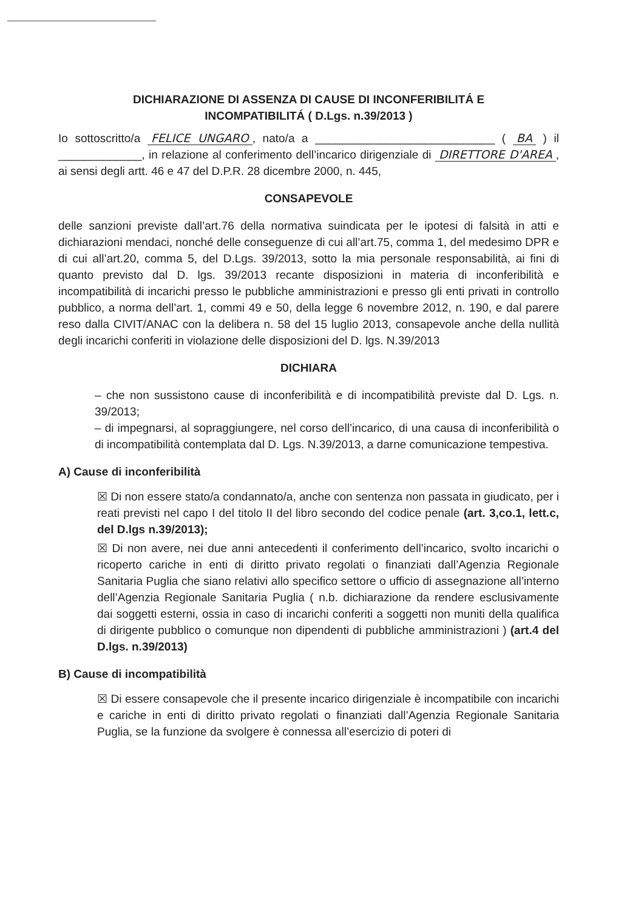DICHIARAZIONE DI ASSENZA DI CAUSE DI INCONFERIBILITÁ E
INCOMPATIBILITÁ ( D.Lgs. n.39/2013 )
Io sottoscritto/a FELICE UNGARO, nato/a a ____________________________ ( BA ) il _____________, in relazione al conferimento dell’incarico dirigenziale di DIRETTORE D'AREA, ai sensi degli artt. 46 e 47 del D.P.R. 28 dicembre 2000, n. 445,
CONSAPEVOLE
delle sanzioni previste dall’art.76 della normativa suindicata per le ipotesi di falsità in atti e dichiarazioni mendaci, nonché delle conseguenze di cui all’art.75, comma 1, del medesimo DPR e di cui all’art.20, comma 5, del D.Lgs. 39/2013, sotto la mia personale responsabilità, ai fini di quanto previsto dal D. lgs. 39/2013 recante disposizioni in materia di inconferibilità e incompatibilità di incarichi presso le pubbliche amministrazioni e presso gli enti privati in controllo pubblico, a norma dell’art. 1, commi 49 e 50, della legge 6 novembre 2012, n. 190, e dal parere reso dalla CIVIT/ANAC con la delibera n. 58 del 15 luglio 2013, consapevole anche della nullità degli incarichi conferiti in violazione delle disposizioni del D. lgs. N.39/2013
DICHIARA
– che non sussistono cause di inconferibilità e di incompatibilità previste dal D. Lgs. n. 39/2013;
– di impegnarsi, al sopraggiungere, nel corso dell’incarico, di una causa di inconferibilità o di incompatibilità contemplata dal D. Lgs. N.39/2013, a darne comunicazione tempestiva.
A) Cause di inconferibilità
☒ Di non essere stato/a condannato/a, anche con sentenza non passata in giudicato, per i reati previsti nel capo I del titolo II del libro secondo del codice penale (art. 3,co.1, lett.c, del D.lgs n.39/2013);
☒ Di non avere, nei due anni antecedenti il conferimento dell’incarico, svolto incarichi o ricoperto cariche in enti di diritto privato regolati o finanziati dall’Agenzia Regionale Sanitaria Puglia che siano relativi allo specifico settore o ufficio di assegnazione all’interno dell’Agenzia Regionale Sanitaria Puglia ( n.b. dichiarazione da rendere esclusivamente dai soggetti esterni, ossia in caso di incarichi conferiti a soggetti non muniti della qualifica di dirigente pubblico o comunque non dipendenti di pubbliche amministrazioni ) (art.4 del D.lgs. n.39/2013)
B) Cause di incompatibilità
☒ Di essere consapevole che il presente incarico dirigenziale è incompatibile con incarichi e cariche in enti di diritto privato regolati o finanziati dall’Agenzia Regionale Sanitaria Puglia, se la funzione da svolgere è connessa all’esercizio di poteri di